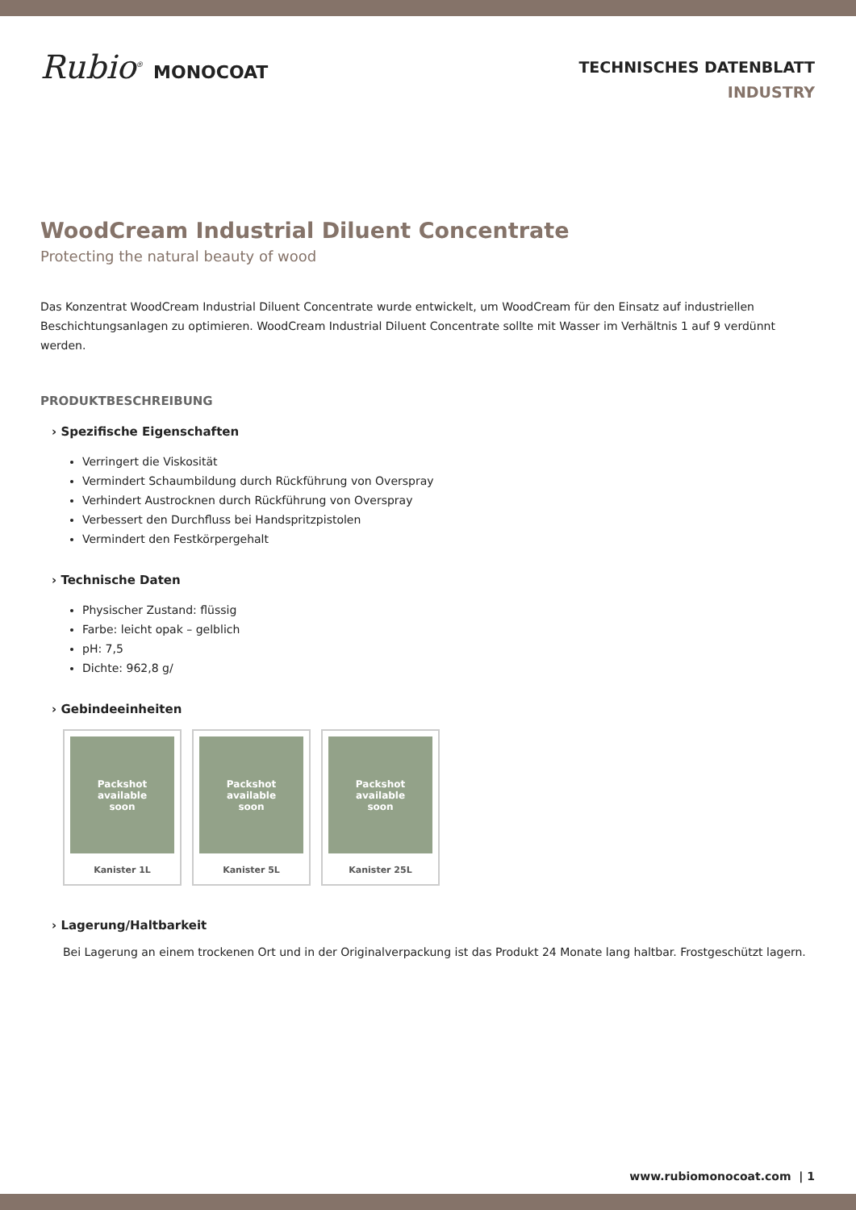Rubio<sup>®</sup> MONOCOAT
TECHNISCHES DATENBLATT
INDUSTRY
WoodCream Industrial Diluent Concentrate
Protecting the natural beauty of wood
Das Konzentrat WoodCream Industrial Diluent Concentrate wurde entwickelt, um WoodCream für den Einsatz auf industriellen Beschichtungsanlagen zu optimieren. WoodCream Industrial Diluent Concentrate sollte mit Wasser im Verhältnis 1 auf 9 verdünnt werden.
PRODUKTBESCHREIBUNG
› Spezifische Eigenschaften
Verringert die Viskosität
Vermindert Schaumbildung durch Rückführung von Overspray
Verhindert Austrocknen durch Rückführung von Overspray
Verbessert den Durchfluss bei Handspritzpistolen
Vermindert den Festkörpergehalt
› Technische Daten
Physischer Zustand: flüssig
Farbe: leicht opak – gelblich
pH: 7,5
Dichte: 962,8 g/
› Gebindeeinheiten
Packshot
available
soon
Kanister 1L
Packshot
available
soon
Kanister 5L
Packshot
available
soon
Kanister 25L
› Lagerung/Haltbarkeit
Bei Lagerung an einem trockenen Ort und in der Originalverpackung ist das Produkt 24 Monate lang haltbar. Frostgeschützt lagern.
www.rubiomonocoat.com | 1